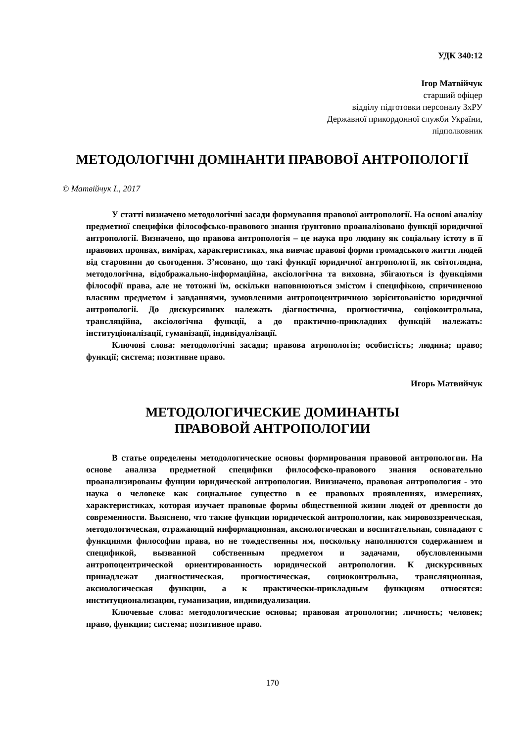УДК 340:12
Ігор Матвійчук
старший офіцер
відділу підготовки персоналу ЗхРУ
Державної прикордонної служби України,
підполковник
МЕТОДОЛОГІЧНІ ДОМІНАНТИ ПРАВОВОЇ АНТРОПОЛОГІЇ
© Матвійчук І., 2017
У статті визначено методологічні засади формування правової антропології. На основі аналізу предметної специфіки філософсько-правового знання ґрунтовно проаналізовано функції юридичної антропології. Визначено, що правова антропологія – це наука про людину як соціальну істоту в її правових проявах, вимірах, характеристиках, яка вивчає правові форми громадського життя людей від старовини до сьогодення. З’ясовано, що такі функції юридичної антропології, як світоглядна, методологічна, відображально-інформаційна, аксіологічна та виховна, збігаються із функціями філософії права, але не тотожні їм, оскільки наповнюються змістом і специфікою, спричиненою власним предметом і завданнями, зумовленими антропоцентричною зорієнтованістю юридичної антропології. До дискурсивних належать діагностична, прогностична, соціоконтрольна, трансляційна, аксіологічна функції, а до практично-прикладних функцій належать: інституціоналізації, гуманізації, індивідуалізації.
Ключові слова: методологічні засади; правова атропологія; особистість; людина; право; функції; система; позитивне право.
Игорь Матвийчук
МЕТОДОЛОГИЧЕСКИЕ ДОМИНАНТЫ
ПРАВОВОЙ АНТРОПОЛОГИИ
В статье определены методологические основы формирования правовой антропологии. На основе анализа предметной специфики философско-правового знания основательно проанализированы фунции юридической антропологии. Виизначено, правовая антропология - это наука о человеке как социальное существо в ее правовых проявлениях, измерениях, характеристиках, которая изучает правовые формы общественной жизни людей от древности до современности. Выяснено, что такие функции юридической антропологии, как мировоззренческая, методологическая, отражающий информационная, аксиологическая и воспитательная, совпадают с функциями философии права, но не тождественны им, поскольку наполняются содержанием и спецификой, вызванной собственным предметом и задачами, обусловленными антропоцентрической ориентированность юридической антропологии. К дискурсивных принадлежат диагностическая, прогностическая, социоконтрольна, трансляционная, аксиологическая функции, а к практически-прикладным функциям относятся: институционализации, гуманизации, индивидуализации.
Ключевые слова: методологические основы; правовая атропологии; личность; человек; право, функции; система; позитивное право.
170